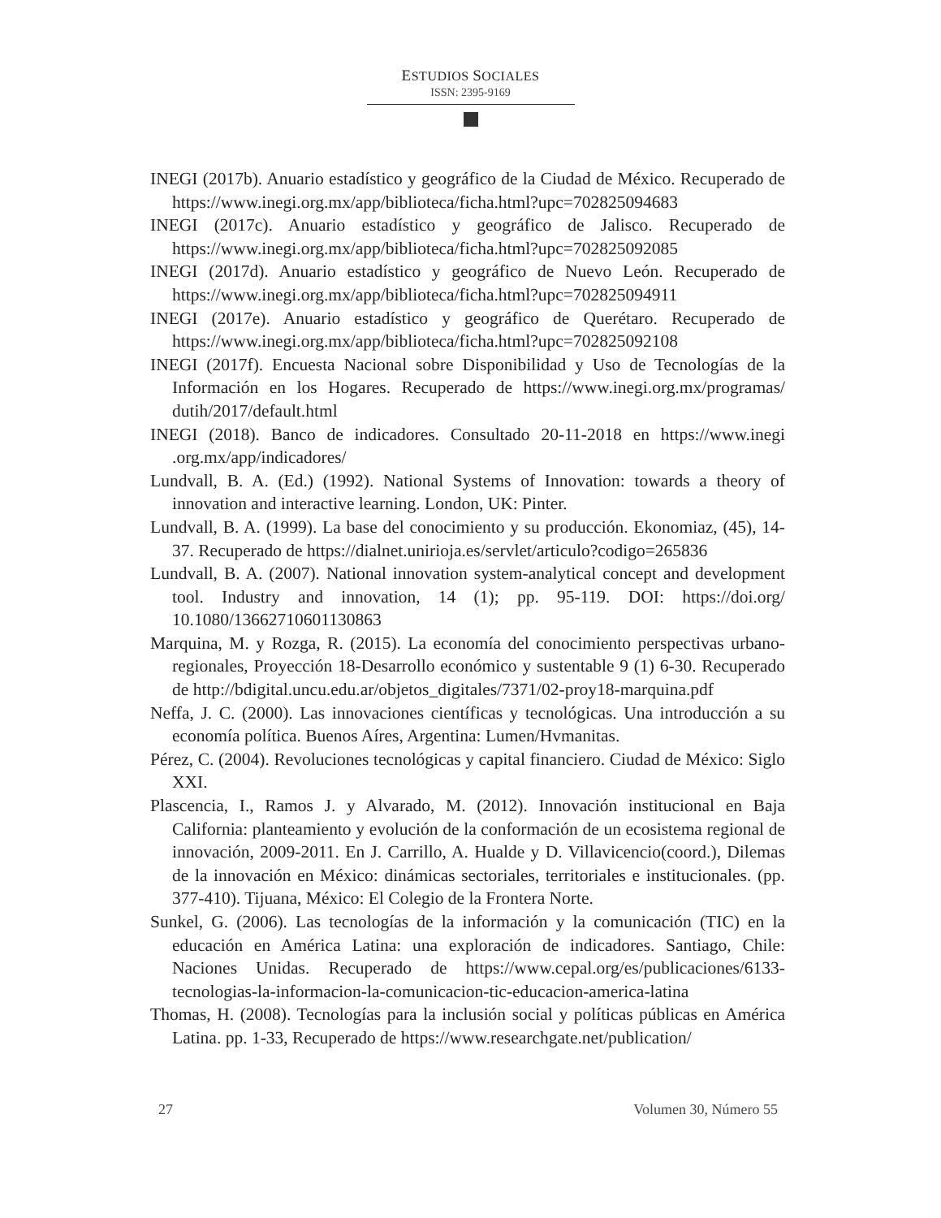ESTUDIOS SOCIALES
ISSN: 2395-9169
INEGI (2017b). Anuario estadístico y geográfico de la Ciudad de México. Recuperado de https://www.inegi.org.mx/app/biblioteca/ficha.html?upc=702825094683
INEGI (2017c). Anuario estadístico y geográfico de Jalisco. Recuperado de https://www.inegi.org.mx/app/biblioteca/ficha.html?upc=702825092085
INEGI (2017d). Anuario estadístico y geográfico de Nuevo León. Recuperado de https://www.inegi.org.mx/app/biblioteca/ficha.html?upc=702825094911
INEGI (2017e). Anuario estadístico y geográfico de Querétaro. Recuperado de https://www.inegi.org.mx/app/biblioteca/ficha.html?upc=702825092108
INEGI (2017f). Encuesta Nacional sobre Disponibilidad y Uso de Tecnologías de la Información en los Hogares. Recuperado de https://www.inegi.org.mx/programas/ dutih/2017/default.html
INEGI (2018). Banco de indicadores. Consultado 20-11-2018 en https://www.inegi .org.mx/app/indicadores/
Lundvall, B. A. (Ed.) (1992). National Systems of Innovation: towards a theory of innovation and interactive learning. London, UK: Pinter.
Lundvall, B. A. (1999). La base del conocimiento y su producción. Ekonomiaz, (45), 14-37. Recuperado de https://dialnet.unirioja.es/servlet/articulo?codigo=265836
Lundvall, B. A. (2007). National innovation system-analytical concept and development tool. Industry and innovation, 14 (1); pp. 95-119. DOI: https://doi.org/ 10.1080/13662710601130863
Marquina, M. y Rozga, R. (2015). La economía del conocimiento perspectivas urbano-regionales, Proyección 18-Desarrollo económico y sustentable 9 (1) 6-30. Recuperado de http://bdigital.uncu.edu.ar/objetos_digitales/7371/02-proy18-marquina.pdf
Neffa, J. C. (2000). Las innovaciones científicas y tecnológicas. Una introducción a su economía política. Buenos Aíres, Argentina: Lumen/Hvmanitas.
Pérez, C. (2004). Revoluciones tecnológicas y capital financiero. Ciudad de México: Siglo XXI.
Plascencia, I., Ramos J. y Alvarado, M. (2012). Innovación institucional en Baja California: planteamiento y evolución de la conformación de un ecosistema regional de innovación, 2009-2011. En J. Carrillo, A. Hualde y D. Villavicencio(coord.), Dilemas de la innovación en México: dinámicas sectoriales, territoriales e institucionales. (pp. 377-410). Tijuana, México: El Colegio de la Frontera Norte.
Sunkel, G. (2006). Las tecnologías de la información y la comunicación (TIC) en la educación en América Latina: una exploración de indicadores. Santiago, Chile: Naciones Unidas. Recuperado de https://www.cepal.org/es/publicaciones/6133-tecnologias-la-informacion-la-comunicacion-tic-educacion-america-latina
Thomas, H. (2008). Tecnologías para la inclusión social y políticas públicas en América Latina. pp. 1-33, Recuperado de https://www.researchgate.net/publication/
27 Volumen 30, Número 55